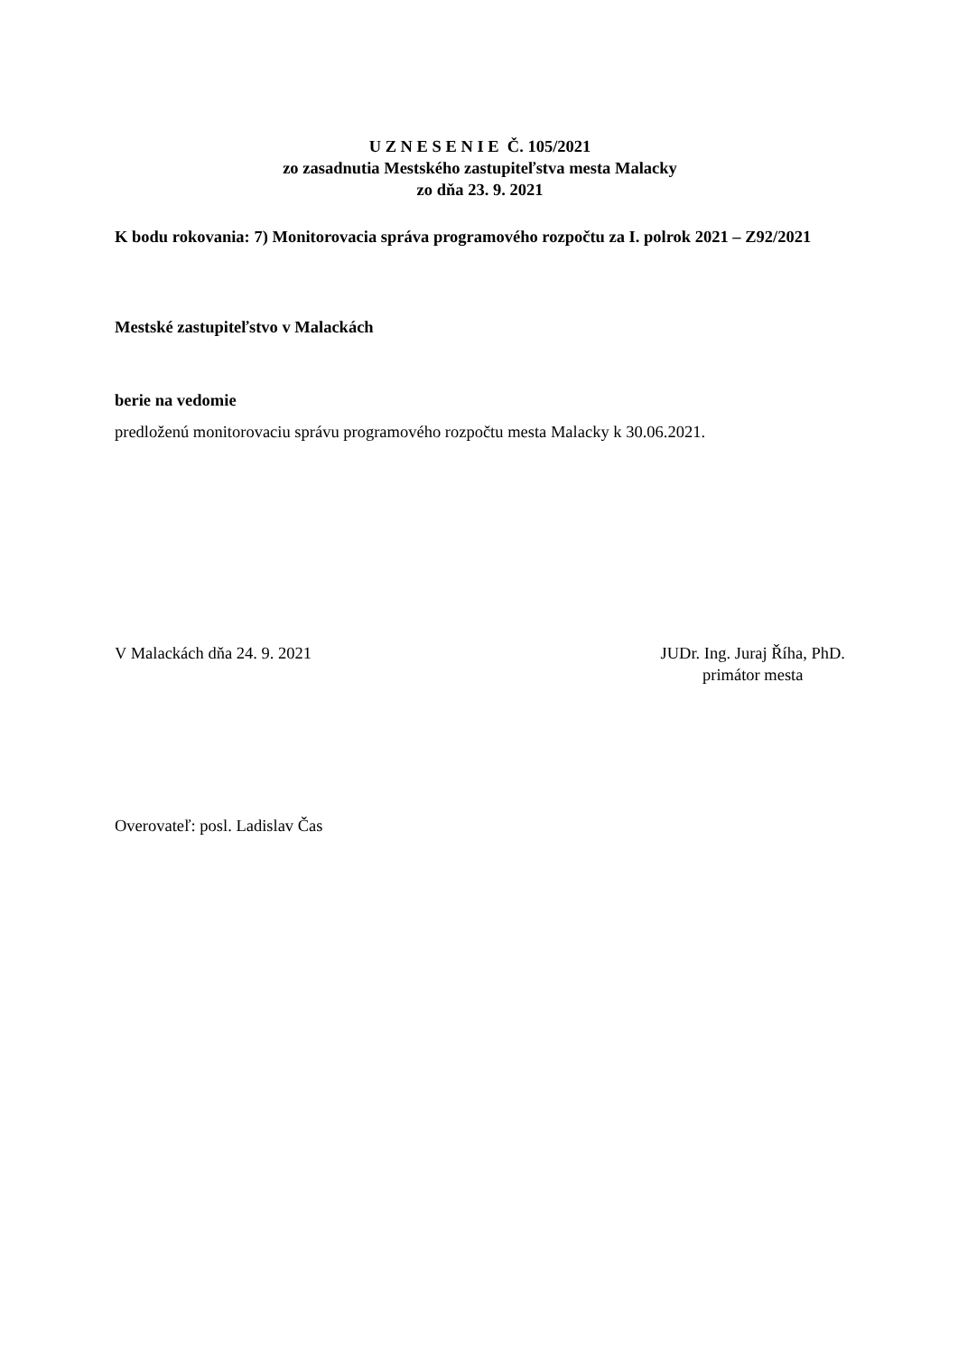U Z N E S E N I E Č. 105/2021
zo zasadnutia Mestského zastupiteľstva mesta Malacky
zo dňa 23. 9. 2021
K bodu rokovania: 7) Monitorovacia správa programového rozpočtu za I. polrok 2021 – Z92/2021
Mestské zastupiteľstvo v Malackách
berie na vedomie
predloženú monitorovaciu správu programového rozpočtu mesta Malacky k 30.06.2021.
V Malackách dňa 24. 9. 2021 JUDr. Ing. Juraj Říha, PhD.
primátor mesta
Overovateľ: posl. Ladislav Čas